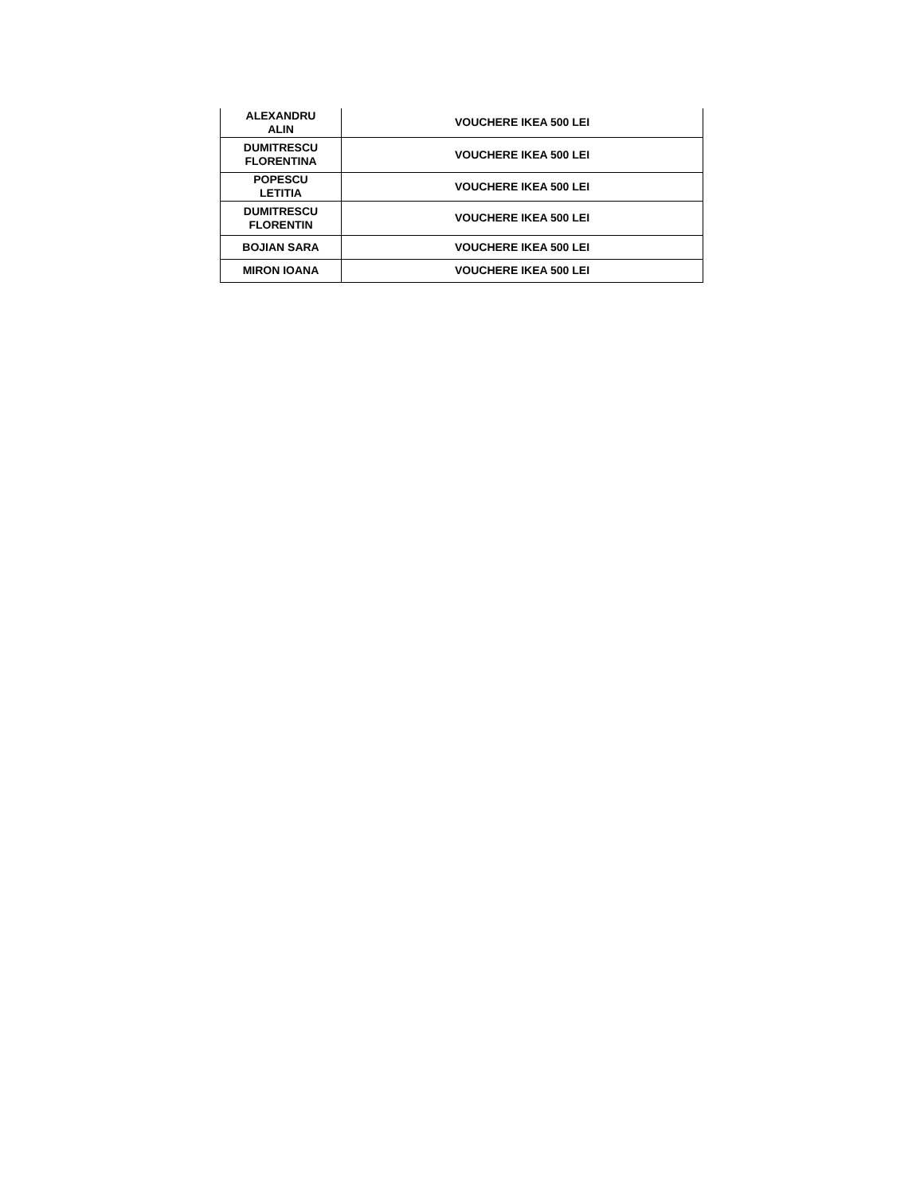| ALEXANDRU ALIN | VOUCHERE IKEA 500 LEI |
| DUMITRESCU FLORENTINA | VOUCHERE IKEA 500 LEI |
| POPESCU LETITIA | VOUCHERE IKEA 500 LEI |
| DUMITRESCU FLORENTIN | VOUCHERE IKEA 500 LEI |
| BOJIAN SARA | VOUCHERE IKEA 500 LEI |
| MIRON IOANA | VOUCHERE IKEA 500 LEI |